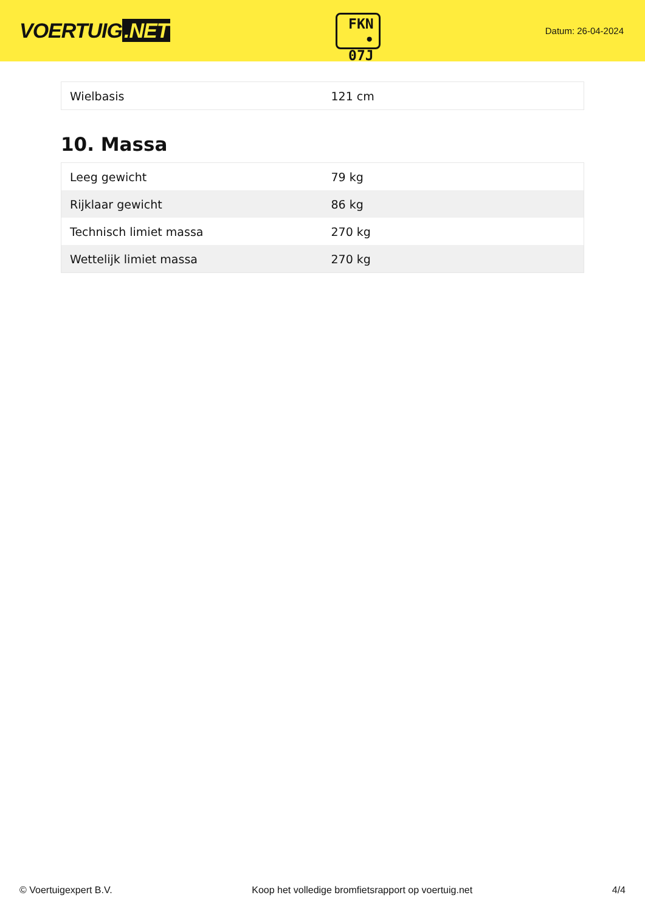VOERTUIG.NET
FKN
• 07J
Datum: 26-04-2024
| Wielbasis | 121 cm |
10. Massa
| Leeg gewicht | 79 kg |
| Rijklaar gewicht | 86 kg |
| Technisch limiet massa | 270 kg |
| Wettelijk limiet massa | 270 kg |
© Voertuigexpert B.V. Koop het volledige bromfietsrapport op voertuig.net 4/4